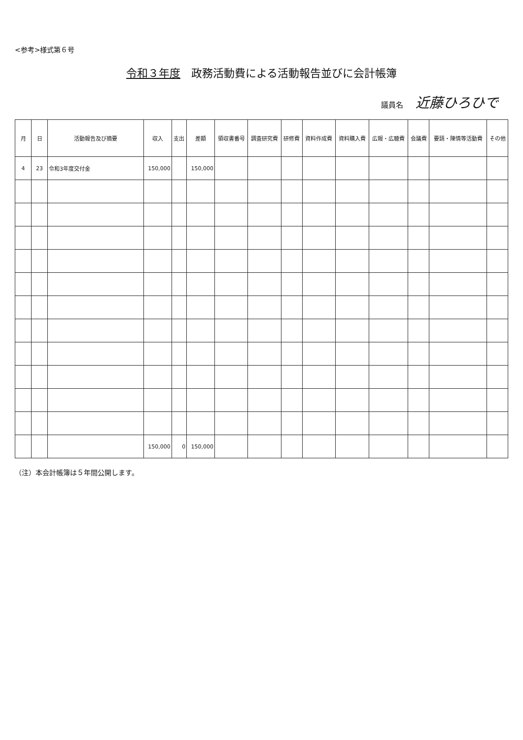<参考>様式第６号
令和３年度　政務活動費による活動報告並びに会計帳簿
議員名 近藤ひろひで
| 月 | 日 | 活動報告及び摘要 | 収入 | 支出 | 差額 | 領収書番号 | 調査研究費 | 研修費 | 資料作成費 | 資料購入費 | 広報・広聴費 | 会議費 | 要請・陳情等活動費 | その他 |
| --- | --- | --- | --- | --- | --- | --- | --- | --- | --- | --- | --- | --- | --- | --- |
| 4 | 23 | 令和3年度交付金 | 150,000 | | 150,000 | | | | | | | | | |
| | | | 150,000 | 0 | 150,000 | | | | | | | | | |
（注）本会計帳簿は５年間公開します。